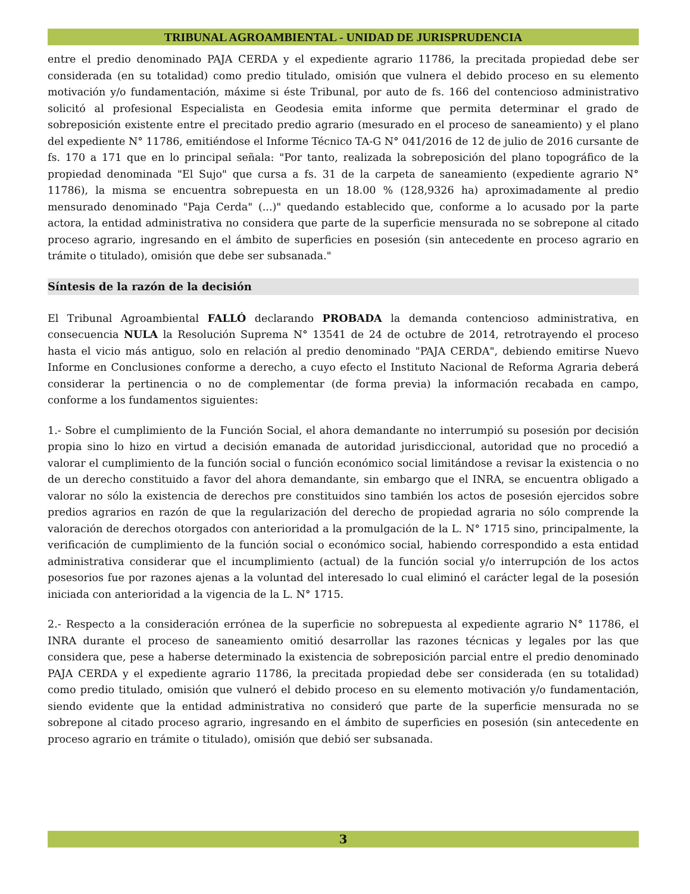TRIBUNAL AGROAMBIENTAL - UNIDAD DE JURISPRUDENCIA
entre el predio denominado PAJA CERDA y el expediente agrario 11786, la precitada propiedad debe ser considerada (en su totalidad) como predio titulado, omisión que vulnera el debido proceso en su elemento motivación y/o fundamentación, máxime si éste Tribunal, por auto de fs. 166 del contencioso administrativo solicitó al profesional Especialista en Geodesia emita informe que permita determinar el grado de sobreposición existente entre el precitado predio agrario (mesurado en el proceso de saneamiento) y el plano del expediente N° 11786, emitiéndose el Informe Técnico TA-G N° 041/2016 de 12 de julio de 2016 cursante de fs. 170 a 171 que en lo principal señala: "Por tanto, realizada la sobreposición del plano topográfico de la propiedad denominada "El Sujo" que cursa a fs. 31 de la carpeta de saneamiento (expediente agrario N° 11786), la misma se encuentra sobrepuesta en un 18.00 % (128,9326 ha) aproximadamente al predio mensurado denominado "Paja Cerda" (...)" quedando establecido que, conforme a lo acusado por la parte actora, la entidad administrativa no considera que parte de la superficie mensurada no se sobrepone al citado proceso agrario, ingresando en el ámbito de superficies en posesión (sin antecedente en proceso agrario en trámite o titulado), omisión que debe ser subsanada."
Síntesis de la razón de la decisión
El Tribunal Agroambiental FALLÓ declarando PROBADA la demanda contencioso administrativa, en consecuencia NULA la Resolución Suprema N° 13541 de 24 de octubre de 2014, retrotrayendo el proceso hasta el vicio más antiguo, solo en relación al predio denominado "PAJA CERDA", debiendo emitirse Nuevo Informe en Conclusiones conforme a derecho, a cuyo efecto el Instituto Nacional de Reforma Agraria deberá considerar la pertinencia o no de complementar (de forma previa) la información recabada en campo, conforme a los fundamentos siguientes:
1.- Sobre el cumplimiento de la Función Social, el ahora demandante no interrumpió su posesión por decisión propia sino lo hizo en virtud a decisión emanada de autoridad jurisdiccional, autoridad que no procedió a valorar el cumplimiento de la función social o función económico social limitándose a revisar la existencia o no de un derecho constituido a favor del ahora demandante, sin embargo que el INRA, se encuentra obligado a valorar no sólo la existencia de derechos pre constituidos sino también los actos de posesión ejercidos sobre predios agrarios en razón de que la regularización del derecho de propiedad agraria no sólo comprende la valoración de derechos otorgados con anterioridad a la promulgación de la L. N° 1715 sino, principalmente, la verificación de cumplimiento de la función social o económico social, habiendo correspondido a esta entidad administrativa considerar que el incumplimiento (actual) de la función social y/o interrupción de los actos posesorios fue por razones ajenas a la voluntad del interesado lo cual eliminó el carácter legal de la posesión iniciada con anterioridad a la vigencia de la L. N° 1715.
2.- Respecto a la consideración errónea de la superficie no sobrepuesta al expediente agrario N° 11786, el INRA durante el proceso de saneamiento omitió desarrollar las razones técnicas y legales por las que considera que, pese a haberse determinado la existencia de sobreposición parcial entre el predio denominado PAJA CERDA y el expediente agrario 11786, la precitada propiedad debe ser considerada (en su totalidad) como predio titulado, omisión que vulneró el debido proceso en su elemento motivación y/o fundamentación, siendo evidente que la entidad administrativa no consideró que parte de la superficie mensurada no se sobrepone al citado proceso agrario, ingresando en el ámbito de superficies en posesión (sin antecedente en proceso agrario en trámite o titulado), omisión que debió ser subsanada.
3